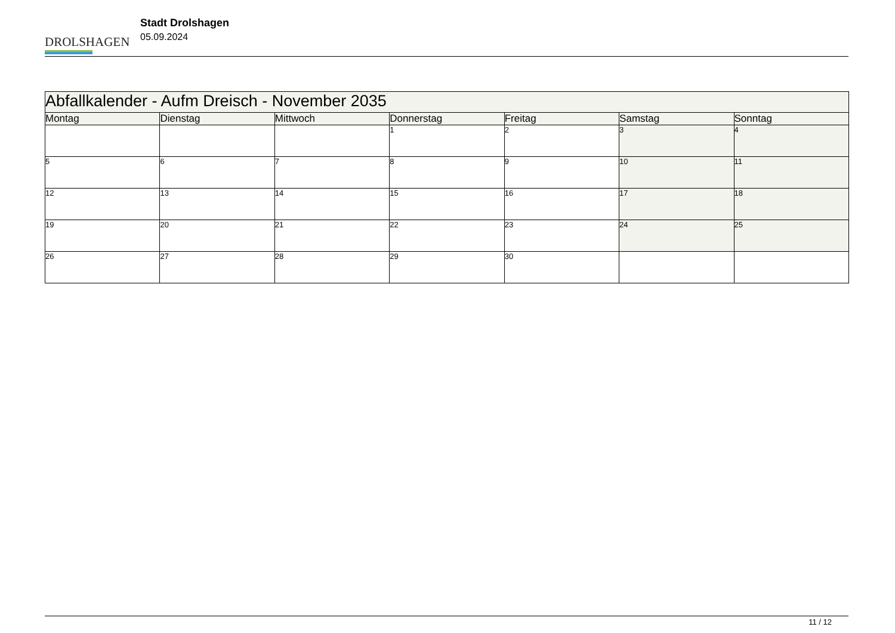DROLSHAGEN
Stadt Drolshagen
05.09.2024
| Abfallkalender - Aufm Dreisch - November 2035 | | | | | | |
| --- | --- | --- | --- | --- | --- | --- |
| Montag | Dienstag | Mittwoch | Donnerstag | Freitag | Samstag | Sonntag |
| | | | 1 | 2 | 3 | 4 |
| 5 | 6 | 7 | 8 | 9 | 10 | 11 |
| 12 | 13 | 14 | 15 | 16 | 17 | 18 |
| 19 | 20 | 21 | 22 | 23 | 24 | 25 |
| 26 | 27 | 28 | 29 | 30 | | |
11 / 12